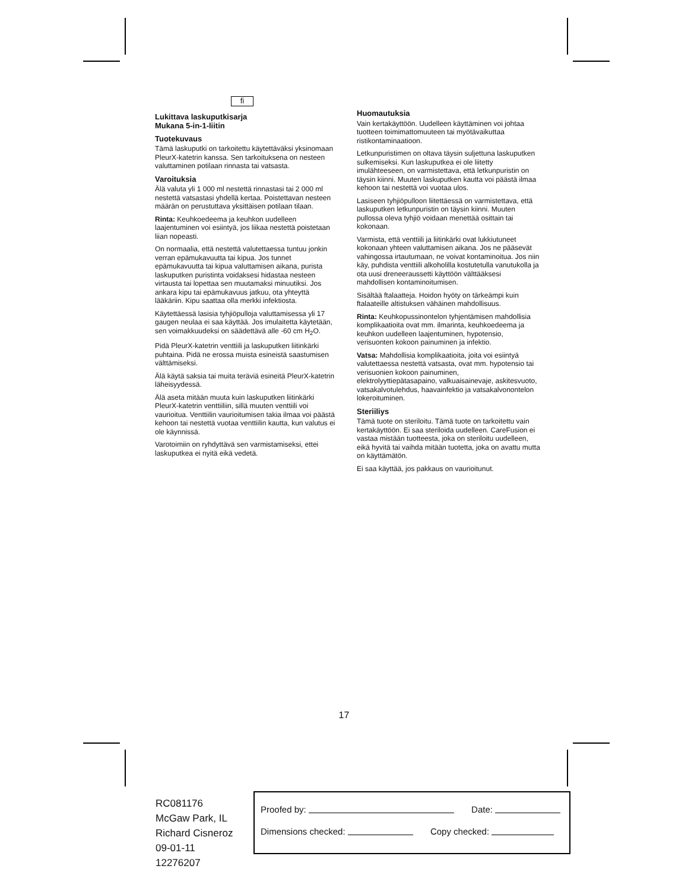fi
Lukittava laskuputkisarja
Mukana 5-in-1-liitin
Tuotekuvaus
Tämä laskuputki on tarkoitettu käytettäväksi yksinomaan PleurX-katetrin kanssa. Sen tarkoituksena on nesteen valuttaminen potilaan rinnasta tai vatsasta.
Varoituksia
Älä valuta yli 1 000 ml nestettä rinnastasi tai 2 000 ml nestettä vatsastasi yhdellä kertaa. Poistettavan nesteen määrän on perustuttava yksittäisen potilaan tilaan.
Rinta: Keuhkoedeema ja keuhkon uudelleen laajentuminen voi esiintyä, jos liikaa nestettä poistetaan liian nopeasti.
On normaalia, että nestettä valutettaessa tuntuu jonkin verran epämukavuutta tai kipua. Jos tunnet epämukavuutta tai kipua valuttamisen aikana, purista laskuputken puristinta voidaksesi hidastaa nesteen virtausta tai lopettaa sen muutamaksi minuutiksi. Jos ankara kipu tai epämukavuus jatkuu, ota yhteyttä lääkäriin. Kipu saattaa olla merkki infektiosta.
Käytettäessä lasisia tyhjiöpulloja valuttamisessa yli 17 gaugen neulaa ei saa käyttää. Jos imulaitetta käytetään, sen voimakkuudeksi on säädettävä alle -60 cm H<sub>2</sub>O.
Pidä PleurX-katetrin venttiili ja laskuputken liitinkärki puhtaina. Pidä ne erossa muista esineistä saastumisen välttämiseksi.
Älä käytä saksia tai muita teräviä esineitä PleurX-katetrin läheisyydessä.
Älä aseta mitään muuta kuin laskuputken liitinkärki PleurX-katetrin venttiiliin, sillä muuten venttiili voi vaurioitua. Venttiilin vaurioitumisen takia ilmaa voi päästä kehoon tai nestettä vuotaa venttiilin kautta, kun valutus ei ole käynnissä.
Varotoimiin on ryhdyttävä sen varmistamiseksi, ettei laskuputkea ei nyitä eikä vedetä.
Huomautuksia
Vain kertakäyttöön. Uudelleen käyttäminen voi johtaa tuotteen toimimattomuuteen tai myötävaikuttaa ristikontaminaatioon.
Letkunpuristimen on oltava täysin suljettuna laskuputken sulkemiseksi. Kun laskuputkea ei ole liitetty imulähteeseen, on varmistettava, että letkunpuristin on täysin kiinni. Muuten laskuputken kautta voi päästä ilmaa kehoon tai nestettä voi vuotaa ulos.
Lasiseen tyhjiöpulloon liitettäessä on varmistettava, että laskuputken letkunpuristin on täysin kiinni. Muuten pullossa oleva tyhjiö voidaan menettää osittain tai kokonaan.
Varmista, että venttiili ja liitinkärki ovat lukkiutuneet kokonaan yhteen valuttamisen aikana. Jos ne pääsevät vahingossa irtautumaan, ne voivat kontaminoitua. Jos niin käy, puhdista venttiili alkoholilla kostutetulla vanutukolla ja ota uusi dreneeraussetti käyttöön välttääksesi mahdollisen kontaminoitumisen.
Sisältää ftalaatteja. Hoidon hyöty on tärkeämpi kuin ftalaateille altistuksen vähäinen mahdollisuus.
Rinta: Keuhkopussinontelon tyhjentämisen mahdollisia komplikaatioita ovat mm. ilmarinta, keuhkoedeema ja keuhkon uudelleen laajentuminen, hypotensio, verisuonten kokoon painuminen ja infektio.
Vatsa: Mahdollisia komplikaatioita, joita voi esiintyä valutettaessa nestettä vatsasta, ovat mm. hypotensio tai verisuonien kokoon painuminen, elektrolyyttiepätasapaino, valkuaisainevaje, askitesvuoto, vatsakalvotulehdus, haavainfektio ja vatsakalvonontelon lokeroituminen.
Steriiliys
Tämä tuote on steriloitu. Tämä tuote on tarkoitettu vain kertakäyttöön. Ei saa steriloida uudelleen. CareFusion ei vastaa mistään tuotteesta, joka on steriloitu uudelleen, eikä hyvitä tai vaihda mitään tuotetta, joka on avattu mutta on käyttämätön.
Ei saa käyttää, jos pakkaus on vaurioitunut.
17
RC081176
McGaw Park, IL
Richard Cisneroz
09-01-11
12276207
Proofed by: Date:
Dimensions checked: Copy checked: